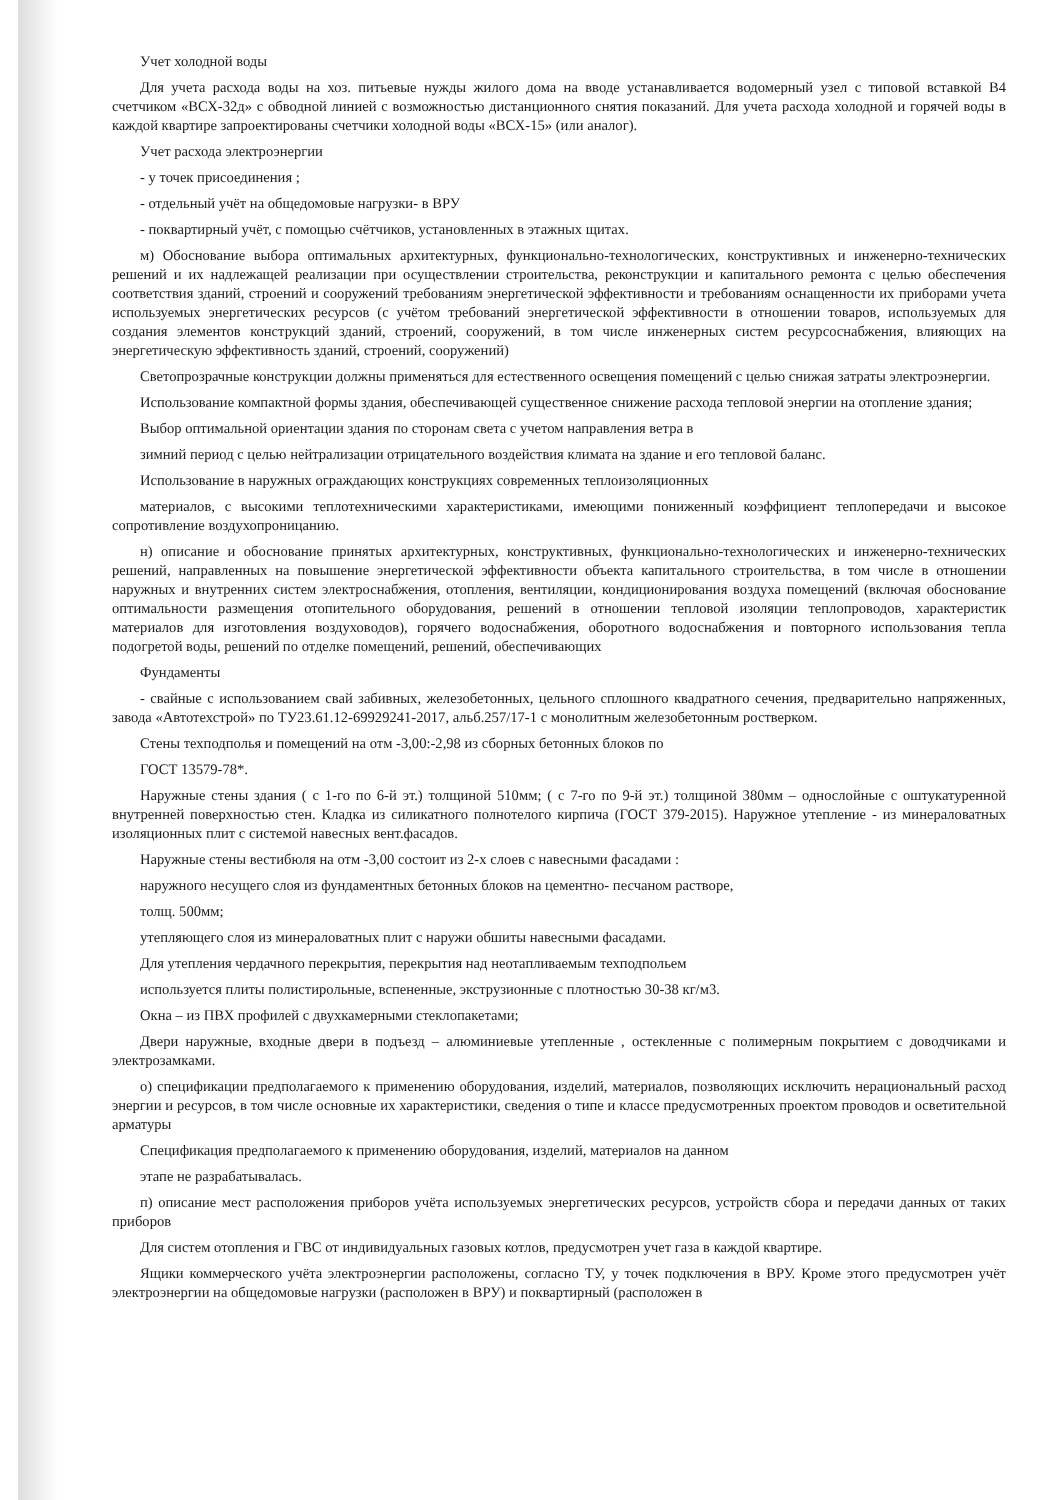Учет холодной воды
Для учета расхода воды на хоз. питьевые нужды жилого дома на вводе устанавливается водомерный узел с типовой вставкой В4 счетчиком «ВСХ-32д» с обводной линией с возможностью дистанционного снятия показаний. Для учета расхода холодной и горячей воды в каждой квартире запроектированы счетчики холодной воды «ВСХ-15» (или аналог).
Учет расхода электроэнергии
- у точек присоединения ;
- отдельный учёт на общедомовые нагрузки- в ВРУ
- поквартирный учёт, с помощью счётчиков, установленных в этажных щитах.
м) Обоснование выбора оптимальных архитектурных, функционально-технологических, конструктивных и инженерно-технических решений и их надлежащей реализации при осуществлении строительства, реконструкции и капитального ремонта с целью обеспечения соответствия зданий, строений и сооружений требованиям энергетической эффективности и требованиям оснащенности их приборами учета используемых энергетических ресурсов (с учётом требований энергетической эффективности в отношении товаров, используемых для создания элементов конструкций зданий, строений, сооружений, в том числе инженерных систем ресурсоснабжения, влияющих на энергетическую эффективность зданий, строений, сооружений)
Светопрозрачные конструкции должны применяться для естественного освещения помещений с целью снижая затраты электроэнергии.
Использование компактной формы здания, обеспечивающей существенное снижение расхода тепловой энергии на отопление здания;
Выбор оптимальной ориентации здания по сторонам света с учетом направления ветра в
зимний период с целью нейтрализации отрицательного воздействия климата на здание и его тепловой баланс.
Использование в наружных ограждающих конструкциях современных теплоизоляционных
материалов, с высокими теплотехническими характеристиками, имеющими пониженный коэффициент теплопередачи и высокое сопротивление воздухопроницанию.
н) описание и обоснование принятых архитектурных, конструктивных, функционально-технологических и инженерно-технических решений, направленных на повышение энергетической эффективности объекта капитального строительства, в том числе в отношении наружных и внутренних систем электроснабжения, отопления, вентиляции, кондиционирования воздуха помещений (включая обоснование оптимальности размещения отопительного оборудования, решений в отношении тепловой изоляции теплопроводов, характеристик материалов для изготовления воздуховодов), горячего водоснабжения, оборотного водоснабжения и повторного использования тепла подогретой воды, решений по отделке помещений, решений, обеспечивающих
Фундаменты
- свайные с использованием свай забивных, железобетонных, цельного сплошного квадратного сечения, предварительно напряженных, завода «Автотехстрой» по ТУ23.61.12-69929241-2017, альб.257/17-1 с монолитным железобетонным ростверком.
Стены техподполья и помещений на отм -3,00:-2,98 из сборных бетонных блоков по
ГОСТ 13579-78*.
Наружные стены здания ( с 1-го по 6-й эт.) толщиной 510мм; ( с 7-го по 9-й эт.) толщиной 380мм – однослойные с оштукатуренной внутренней поверхностью стен. Кладка из силикатного полнотелого кирпича (ГОСТ 379-2015). Наружное утепление - из минераловатных изоляционных плит с системой навесных вент.фасадов.
Наружные стены вестибюля на отм -3,00 состоит из 2-х слоев с навесными фасадами :
наружного несущего слоя из фундаментных бетонных блоков на цементно- песчаном растворе,
толщ. 500мм;
утепляющего слоя из минераловатных плит с наружи обшиты навесными фасадами.
Для утепления чердачного перекрытия, перекрытия над неотапливаемым техподпольем
используется плиты полистирольные, вспененные, экструзионные с плотностью 30-38 кг/м3.
Окна – из ПВХ профилей с двухкамерными стеклопакетами;
Двери наружные, входные двери в подъезд – алюминиевые утепленные , остекленные с полимерным покрытием с доводчиками и электрозамками.
о) спецификации предполагаемого к применению оборудования, изделий, материалов, позволяющих исключить нерациональный расход энергии и ресурсов, в том числе основные их характеристики, сведения о типе и классе предусмотренных проектом проводов и осветительной арматуры
Спецификация предполагаемого к применению оборудования, изделий, материалов на данном
этапе не разрабатывалась.
п) описание мест расположения приборов учёта используемых энергетических ресурсов, устройств сбора и передачи данных от таких приборов
Для систем отопления и ГВС от индивидуальных газовых котлов, предусмотрен учет газа в каждой квартире.
Ящики коммерческого учёта электроэнергии расположены, согласно ТУ, у точек подключения в ВРУ. Кроме этого предусмотрен учёт электроэнергии на общедомовые нагрузки (расположен в ВРУ) и поквартирный (расположен в